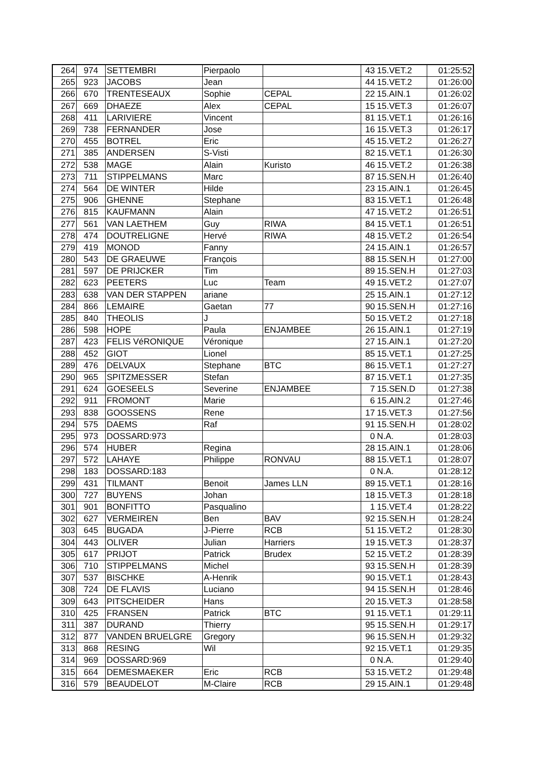| 264 | 974 | SETTEMBRI | Pierpaolo | | 43 | 15.VET.2 | 01:25:52 |
| 265 | 923 | JACOBS | Jean | | 44 | 15.VET.2 | 01:26:00 |
| 266 | 670 | TRENTESEAUX | Sophie | CEPAL | 22 | 15.AIN.1 | 01:26:02 |
| 267 | 669 | DHAEZE | Alex | CEPAL | 15 | 15.VET.3 | 01:26:07 |
| 268 | 411 | LARIVIERE | Vincent | | 81 | 15.VET.1 | 01:26:16 |
| 269 | 738 | FERNANDER | Jose | | 16 | 15.VET.3 | 01:26:17 |
| 270 | 455 | BOTREL | Eric | | 45 | 15.VET.2 | 01:26:27 |
| 271 | 385 | ANDERSEN | S-Visti | | 82 | 15.VET.1 | 01:26:30 |
| 272 | 538 | MAGE | Alain | Kuristo | 46 | 15.VET.2 | 01:26:38 |
| 273 | 711 | STIPPELMANS | Marc | | 87 | 15.SEN.H | 01:26:40 |
| 274 | 564 | DE WINTER | Hilde | | 23 | 15.AIN.1 | 01:26:45 |
| 275 | 906 | GHENNE | Stephane | | 83 | 15.VET.1 | 01:26:48 |
| 276 | 815 | KAUFMANN | Alain | | 47 | 15.VET.2 | 01:26:51 |
| 277 | 561 | VAN LAETHEM | Guy | RIWA | 84 | 15.VET.1 | 01:26:51 |
| 278 | 474 | DOUTRELIGNE | Hervé | RIWA | 48 | 15.VET.2 | 01:26:54 |
| 279 | 419 | MONOD | Fanny | | 24 | 15.AIN.1 | 01:26:57 |
| 280 | 543 | DE GRAEUWE | François | | 88 | 15.SEN.H | 01:27:00 |
| 281 | 597 | DE PRIJCKER | Tim | | 89 | 15.SEN.H | 01:27:03 |
| 282 | 623 | PEETERS | Luc | Team | 49 | 15.VET.2 | 01:27:07 |
| 283 | 638 | VAN DER STAPPEN | ariane | | 25 | 15.AIN.1 | 01:27:12 |
| 284 | 866 | LEMAIRE | Gaetan | 77 | 90 | 15.SEN.H | 01:27:16 |
| 285 | 840 | THEOLIS | J | | 50 | 15.VET.2 | 01:27:18 |
| 286 | 598 | HOPE | Paula | ENJAMBEE | 26 | 15.AIN.1 | 01:27:19 |
| 287 | 423 | FELIS VéRONIQUE | Véronique | | 27 | 15.AIN.1 | 01:27:20 |
| 288 | 452 | GIOT | Lionel | | 85 | 15.VET.1 | 01:27:25 |
| 289 | 476 | DELVAUX | Stephane | BTC | 86 | 15.VET.1 | 01:27:27 |
| 290 | 965 | SPITZMESSER | Stefan | | 87 | 15.VET.1 | 01:27:35 |
| 291 | 624 | GOESEELS | Severine | ENJAMBEE | 7 | 15.SEN.D | 01:27:38 |
| 292 | 911 | FROMONT | Marie | | 6 | 15.AIN.2 | 01:27:46 |
| 293 | 838 | GOOSSENS | Rene | | 17 | 15.VET.3 | 01:27:56 |
| 294 | 575 | DAEMS | Raf | | 91 | 15.SEN.H | 01:28:02 |
| 295 | 973 | DOSSARD:973 | | | 0 | N.A. | 01:28:03 |
| 296 | 574 | HUBER | Regina | | 28 | 15.AIN.1 | 01:28:06 |
| 297 | 572 | LAHAYE | Philippe | RONVAU | 88 | 15.VET.1 | 01:28:07 |
| 298 | 183 | DOSSARD:183 | | | 0 | N.A. | 01:28:12 |
| 299 | 431 | TILMANT | Benoit | James LLN | 89 | 15.VET.1 | 01:28:16 |
| 300 | 727 | BUYENS | Johan | | 18 | 15.VET.3 | 01:28:18 |
| 301 | 901 | BONFITTO | Pasqualino | | 1 | 15.VET.4 | 01:28:22 |
| 302 | 627 | VERMEIREN | Ben | BAV | 92 | 15.SEN.H | 01:28:24 |
| 303 | 645 | BUGADA | J-Pierre | RCB | 51 | 15.VET.2 | 01:28:30 |
| 304 | 443 | OLIVER | Julian | Harriers | 19 | 15.VET.3 | 01:28:37 |
| 305 | 617 | PRIJOT | Patrick | Brudex | 52 | 15.VET.2 | 01:28:39 |
| 306 | 710 | STIPPELMANS | Michel | | 93 | 15.SEN.H | 01:28:39 |
| 307 | 537 | BISCHKE | A-Henrik | | 90 | 15.VET.1 | 01:28:43 |
| 308 | 724 | DE FLAVIS | Luciano | | 94 | 15.SEN.H | 01:28:46 |
| 309 | 643 | PITSCHEIDER | Hans | | 20 | 15.VET.3 | 01:28:58 |
| 310 | 425 | FRANSEN | Patrick | BTC | 91 | 15.VET.1 | 01:29:11 |
| 311 | 387 | DURAND | Thierry | | 95 | 15.SEN.H | 01:29:17 |
| 312 | 877 | VANDEN BRUELGRE | Gregory | | 96 | 15.SEN.H | 01:29:32 |
| 313 | 868 | RESING | Wil | | 92 | 15.VET.1 | 01:29:35 |
| 314 | 969 | DOSSARD:969 | | | 0 | N.A. | 01:29:40 |
| 315 | 664 | DEMESMAEKER | Eric | RCB | 53 | 15.VET.2 | 01:29:48 |
| 316 | 579 | BEAUDELOT | M-Claire | RCB | 29 | 15.AIN.1 | 01:29:48 |